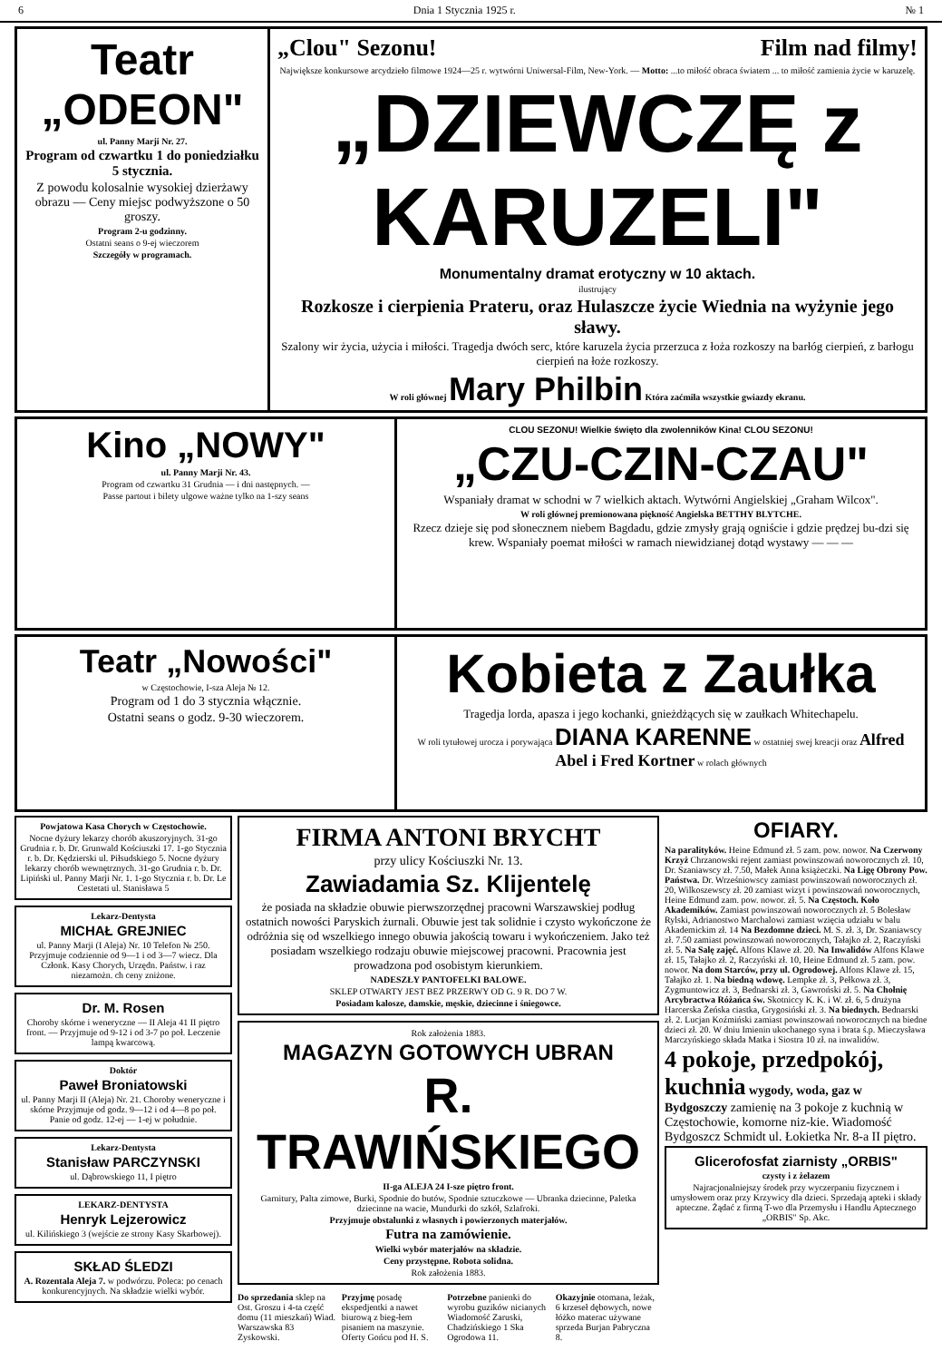6 Dnia 1 Stycznia 1925 r. № 1
Teatr „ODEON"
ul. Panny Marji Nr. 27.
Program od czwartku 1 do poniedziałku 5 stycznia.
Z powodu kolosalnie wysokiej dzierżawy obrazu — Ceny miejsc podwyższone o 50 groszy.
Program 2-u godzinny.
Ostatni seans o 9-ej wieczorem
Szczegóły w programach.
„Clou" Sezonu! Film nad filmy!
Największe konkursowe arcydzieło filmowe 1924—25 r. wytwórni Uniwersal-Film, New-York. — Motto: ...to miłość obraca światem ... to miłość zamienia życie w karuzelę.
„DZIEWCZĘ z KARUZELI"
Monumentalny dramat erotyczny w 10 aktach.
ilustrujący
Rozkosze i cierpienia Prateru, oraz Hulaszcze życie Wiednia na wyżynie jego sławy.
Szalony wir życia, użycia i miłości. Tragedja dwóch serc, które karuzela życia przerzuca z łoża rozkoszy na barłóg cierpień, z barłogu cierpień na łoże rozkoszy.
W roli głównej Mary Philbin Która zaćmiła wszystkie gwiazdy ekranu.
Kino „NOWY"
ul. Panny Marji Nr. 43.
Program od czwartku 31 Grudnia — i dni następnych. —
Passe partout i bilety ulgowe ważne tylko na 1-szy seans
CLOU SEZONU! Wielkie święto dla zwolenników Kina! CLOU SEZONU!
„CZU-CZIN-CZAU"
Wspaniały dramat w schodni w 7 wielkich aktach. Wytwórni Angielskiej „Graham Wilcox".
W roli głównej premionowana piękność Angielska BETTHY BLYTCHE.
Rzecz dzieje się pod słonecznem niebem Bagdadu, gdzie zmysły grają ogniście i gdzie prędzej bu-dzi się krew. Wspaniały poemat miłości w ramach niewidzianej dotąd wystawy — — —
Teatr „Nowości"
w Częstochowie, I-sza Aleja № 12.
Program od 1 do 3 stycznia włącznie.
Ostatni seans o godz. 9-30 wieczorem.
Kobieta z Zaułka
Tragedja lorda, apasza i jego kochanki, gnieżdżących się w zaułkach Whitechapelu.
W roli tytułowej urocza i porywająca DIANA KARENNE w ostatniej swej kreacji oraz Alfred Abel i Fred Kortner w rolach głównych
Powjatowa Kasa Chorych w Częstochowie.
Nocne dyżury lekarzy chorób akuszoryjnych. 31-go Grudnia r. b. Dr. Grunwald Kościuszki 17. 1-go Stycznia r. b. Dr. Kędzierski ul. Piłsudskiego 5. Nocne dyżury lekarzy chorób wewnętrznych. 31-go Grudnia r. b. Dr. Lipiński ul. Panny Marji Nr. 1. 1-go Stycznia r. b. Dr. Le Cestetati ul. Stanisława 5
Lekarz-Dentysta
MICHAŁ GREJNIEC
ul. Panny Marji (I Aleja) Nr. 10 Telefon № 250. Przyjmuje codziennie od 9—1 i od 3—7 wiecz. Dla Członk. Kasy Chorych, Urzędn. Państw. i raz niezamożn. ch ceny zniżone.
Dr. M. Rosen
Choroby skórne i weneryczne — II Aleja 41 II piętro front. — Przyjmuje od 9-12 i od 3-7 po poł. Leczenie lampą kwarcową.
Doktór
Paweł Broniatowski
ul. Panny Marji II (Aleja) Nr. 21. Choroby weneryczne i skórne Przyjmuje od godz. 9—12 i od 4—8 po poł. Panie od godz. 12-ej — 1-ej w południe.
Lekarz-Dentysta
Stanisław PARCZYNSKI
ul. Dąbrowskiego 11, I piętro
LEKARZ-DENTYSTA
Henryk Lejzerowicz
ul. Kilińskiego 3 (wejście ze strony Kasy Skarbowej).
SKŁAD ŚLEDZI
A. Rozentala Aleja 7. w podwórzu. Poleca: po cenach konkurencyjnych. Na składzie wielki wybór.
FIRMA ANTONI BRYCHT
przy ulicy Kościuszki Nr. 13.
Zawiadamia Sz. Klijentelę
że posiada na składzie obuwie pierwszorzędnej pracowni Warszawskiej podług ostatnich nowości Paryskich żurnali. Obuwie jest tak solidnie i czysto wykończone że odróżnia się od wszelkiego innego obuwia jakością towaru i wykończeniem. Jako też posiadam wszelkiego rodzaju obuwie miejscowej pracowni. Pracownia jest prowadzona pod osobistym kierunkiem.
NADESZŁY PANTOFELKI BALOWE.
SKLEP OTWARTY JEST BEZ PRZERWY OD G. 9 R. DO 7 W.
Posiadam kalosze, damskie, męskie, dziecinne i śniegowce.
Rok założenia 1883.
MAGAZYN GOTOWYCH UBRAN
R. TRAWIŃSKIEGO
II-ga ALEJA 24 I-sze piętro front.
Garnitury, Palta zimowe, Burki, Spodnie do butów, Spodnie sztuczkowe — Ubranka dziecinne, Paletka dziecinne na wacie, Mundurki do szkół, Szlafroki.
Przyjmuje obstalunki z własnych i powierzonych materjałów.
Futra na zamówienie.
Wielki wybór materjałów na składzie.
Ceny przystępne. Robota solidna.
Rok założenia 1883.
Do sprzedania sklep na Ost. Groszu i 4-ta część domu (11 mieszkań) Wiad. Warszawska 83 Zyskowski.
Przyjmę posadę ekspedjentki a nawet biurową z bieg-łem pisaniem na maszynie. Oferty Gońcu pod H. S.
Potrzebne panienki do wyrobu guzików nicianych Wiadomość Zaruski, Chadzińskiego 1 Ska Ogrodowa 11.
Okazyjnie otomana, leżak, 6 krzeseł dębowych, nowe łóżko materac używane sprzeda Burjan Pabryczna 8.
OFIARY.
Na paralityków. Heine Edmund zł. 5 zam. pow. nowor. Na Czerwony Krzyż Chrzanowski rejent zamiast powinszowań noworocznych zł. 10, Dr. Szaniawscy zł. 7.50, Małek Anna książeczki. Na Ligę Obrony Pow. Państwa. Dr. Wrześniowscy zamiast powinszowań noworocznych zł. 20, Wilkoszewscy zł. 20 zamiast wizyt i powinszowań noworocznych, Heine Edmund zam. pow. nowor. zł. 5. Na Częstoch. Koło Akademików. Zamiast powinszowań noworocznych zł. 5 Bolesław Rylski, Adrianostwo Marchalowi zamiast wzięcia udziału w balu Akademickim zł. 14 Na Bezdomne dzieci. M. S. zł. 3, Dr. Szaniawscy zł. 7.50 zamiast powinszowań noworocznych, Tałajko zł. 2, Raczyński zł. 5. Na Salę zajęć. Alfons Klawe zł. 20. Na Inwalidów Alfons Klawe zł. 15, Tałajko zł. 2, Raczyński zł. 10, Heine Edmund zł. 5 zam. pow. nowor. Na dom Starców, przy ul. Ogrodowej. Alfons Klawe zł. 15, Tałajko zł. 1. Na biedną wdowę. Lempke zł. 3, Pełkowa zł. 3, Zygmuntowicz zł. 3, Bednarski zł. 3, Gawroński zł. 5. Na Chołnię Arcybractwa Różańca św. Skotniccy K. K. i W. zł. 6, 5 drużyna Harcerska Żeńska ciastka, Grygosiński zł. 3. Na biednych. Bednarski zł. 2. Lucjan Koźmiński zamiast powinszowań noworocznych na biedne dzieci zł. 20. W dniu Imienin ukochanego syna i brata ś.p. Mieczysława Marczyńskiego składa Matka i Siostra 10 zł. na inwalidów.
4 pokoje, przedpokój, kuchnia wygody, woda, gaz w Bydgoszczy zamienię na 3 pokoje z kuchnią w Częstochowie, komorne niz-kie. Wiadomość Bydgoszcz Schmidt ul. Łokietka Nr. 8-a II piętro.
Glicerofosfat ziarnisty „ORBIS"
czysty i z żelazem
Najracjonalniejszy środek przy wyczerpaniu fizycznem i umysłowem oraz przy Krzywicy dla dzieci. Sprzedają apteki i składy apteczne. Żądać z firmą T-wo dla Przemysłu i Handlu Aptecznego „ORBIS" Sp. Akc.